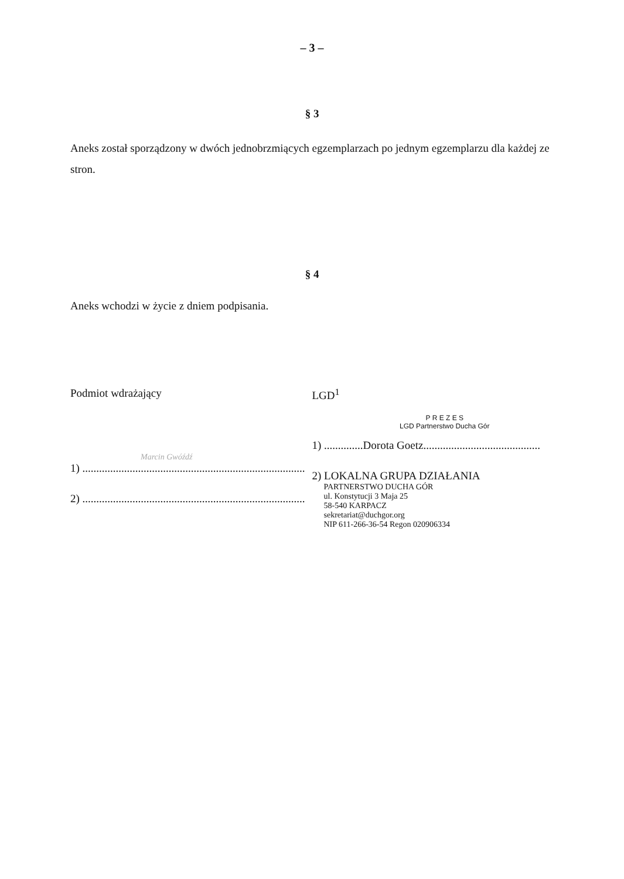– 3 –
§ 3
Aneks został sporządzony w dwóch jednobrzmiących egzemplarzach po jednym egzemplarzu dla każdej ze stron.
§ 4
Aneks wchodzi w życie z dniem podpisania.
Podmiot wdrażający
Marcin Gwóźdź
1) ................................................................................
2) ................................................................................
LGD<sup>1</sup>
P R E Z E S
LGD Partnerstwo Ducha Gór
1) ..............Dorota Goetz..........................................
2) LOKALNA GRUPA DZIAŁANIA
PARTNERSTWO DUCHA GÓR
ul. Konstytucji 3 Maja 25
58-540 KARPACZ
sekretariat@duchgor.org
NIP 611-266-36-54 Regon 020906334